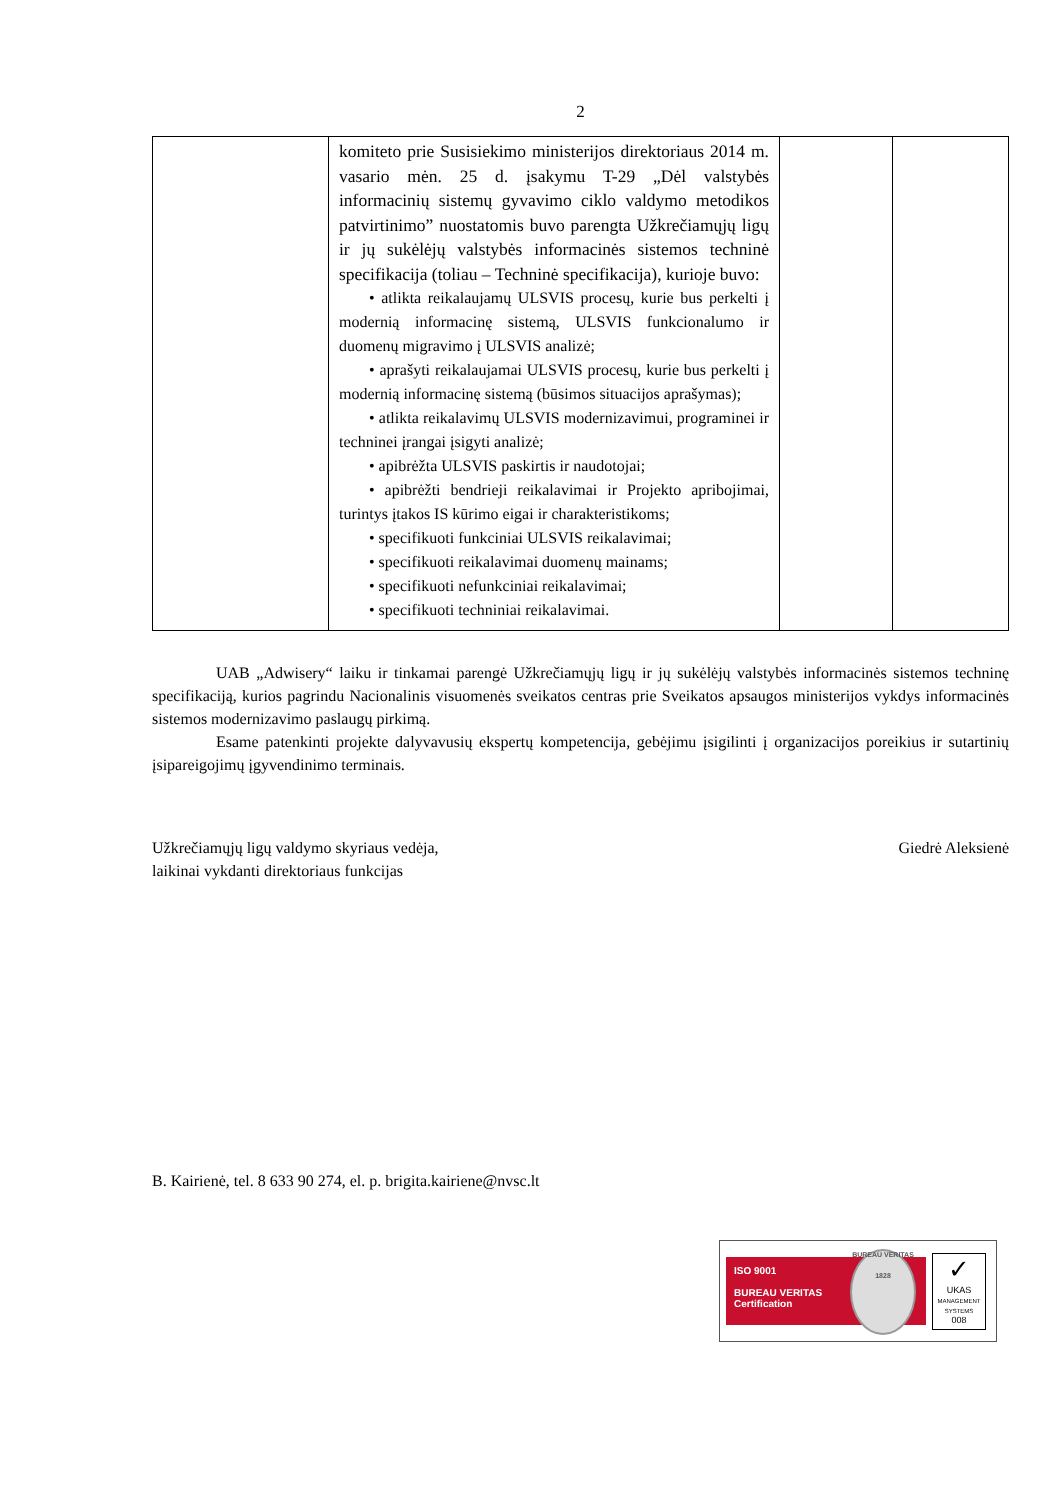2
| | komiteto prie Susisiekimo ministerijos direktoriaus 2014 m. vasario mėn. 25 d. įsakymu T-29 „Dėl valstybės informacinių sistemų gyvavimo ciklo valdymo metodikos patvirtinimo” nuostatomis buvo parengta Užkrečiamųjų ligų ir jų sukėlėjų valstybės informacinės sistemos techninė specifikacija (toliau – Techninė specifikacija), kurioje buvo: • atlikta reikalaujamų ULSVIS procesų, kurie bus perkelti į modernią informacinę sistemą, ULSVIS funkcionalumo ir duomenų migravimo į ULSVIS analizė; • aprašyti reikalaujamai ULSVIS procesų, kurie bus perkelti į modernią informacinę sistemą (būsimos situacijos aprašymas); • atlikta reikalavimų ULSVIS modernizavimui, programinei ir techninei įrangai įsigyti analizė; • apibrėžta ULSVIS paskirtis ir naudotojai; • apibrėžti bendrieji reikalavimai ir Projekto apribojimai, turintys įtakos IS kūrimo eigai ir charakteristikoms; • specifikuoti funkciniai ULSVIS reikalavimai; • specifikuoti reikalavimai duomenų mainams; • specifikuoti nefunkciniai reikalavimai; • specifikuoti techniniai reikalavimai. | | |
UAB „Adwisery“ laiku ir tinkamai parengė Užkrečiamųjų ligų ir jų sukėlėjų valstybės informacinės sistemos techninę specifikaciją, kurios pagrindu Nacionalinis visuomenės sveikatos centras prie Sveikatos apsaugos ministerijos vykdys informacinės sistemos modernizavimo paslaugų pirkimą.
Esame patenkinti projekte dalyvavusių ekspertų kompetencija, gebėjimu įsigilinti į organizacijos poreikius ir sutartinių įsipareigojimų įgyvendinimo terminais.
Užkrečiamųjų ligų valdymo skyriaus vedėja,
laikinai vykdanti direktoriaus funkcijas
Giedrė Aleksienė
B. Kairienė, tel. 8 633 90 274, el. p. brigita.kairiene@nvsc.lt
ISO 9001
BUREAU VERITAS
Certification
BUREAU VERITAS
1828
✓
UKAS
MANAGEMENT SYSTEMS
008